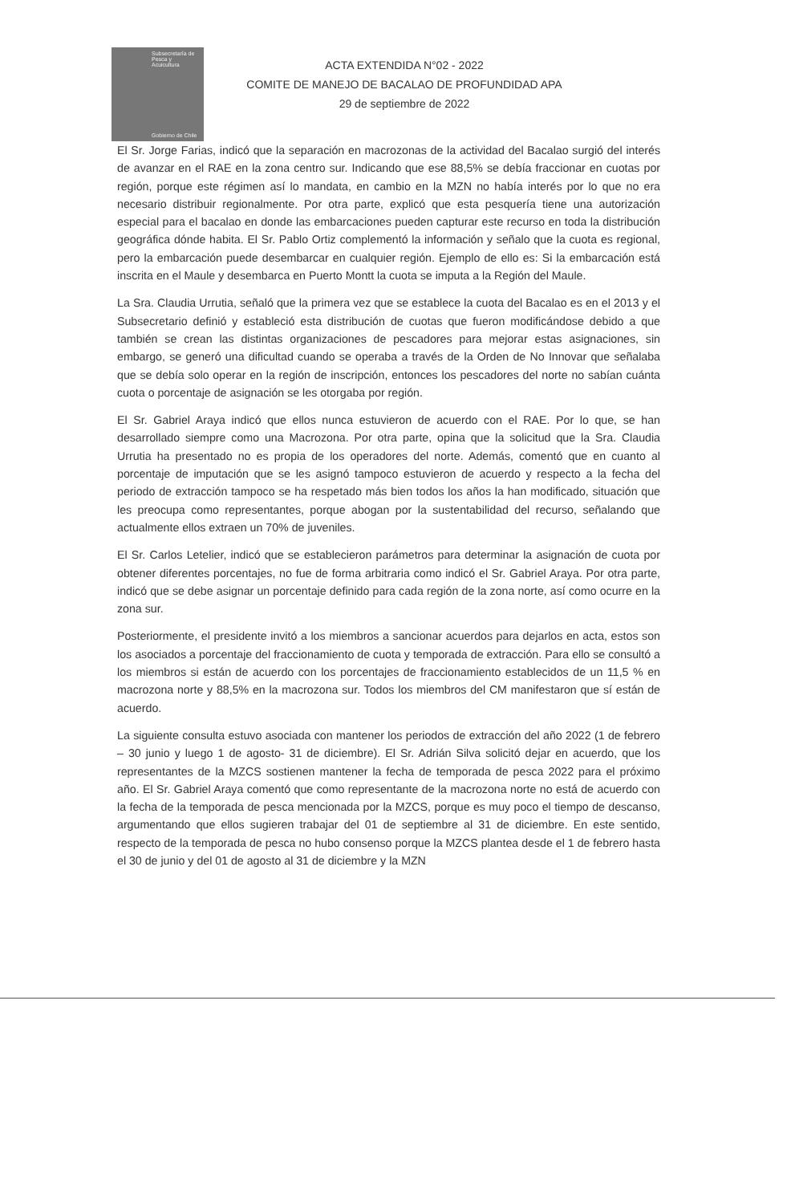Subsecretaría de Pesca y Acuicultura
Gobierno de Chile
ACTA EXTENDIDA N°02 - 2022
COMITE DE MANEJO DE BACALAO DE PROFUNDIDAD APA
29 de septiembre de 2022
El Sr. Jorge Farias, indicó que la separación en macrozonas de la actividad del Bacalao surgió del interés de avanzar en el RAE en la zona centro sur. Indicando que ese 88,5% se debía fraccionar en cuotas por región, porque este régimen así lo mandata, en cambio en la MZN no había interés por lo que no era necesario distribuir regionalmente. Por otra parte, explicó que esta pesquería tiene una autorización especial para el bacalao en donde las embarcaciones pueden capturar este recurso en toda la distribución geográfica dónde habita. El Sr. Pablo Ortiz complementó la información y señalo que la cuota es regional, pero la embarcación puede desembarcar en cualquier región. Ejemplo de ello es: Si la embarcación está inscrita en el Maule y desembarca en Puerto Montt la cuota se imputa a la Región del Maule.
La Sra. Claudia Urrutia, señaló que la primera vez que se establece la cuota del Bacalao es en el 2013 y el Subsecretario definió y estableció esta distribución de cuotas que fueron modificándose debido a que también se crean las distintas organizaciones de pescadores para mejorar estas asignaciones, sin embargo, se generó una dificultad cuando se operaba a través de la Orden de No Innovar que señalaba que se debía solo operar en la región de inscripción, entonces los pescadores del norte no sabían cuánta cuota o porcentaje de asignación se les otorgaba por región.
El Sr. Gabriel Araya indicó que ellos nunca estuvieron de acuerdo con el RAE. Por lo que, se han desarrollado siempre como una Macrozona. Por otra parte, opina que la solicitud que la Sra. Claudia Urrutia ha presentado no es propia de los operadores del norte. Además, comentó que en cuanto al porcentaje de imputación que se les asignó tampoco estuvieron de acuerdo y respecto a la fecha del periodo de extracción tampoco se ha respetado más bien todos los años la han modificado, situación que les preocupa como representantes, porque abogan por la sustentabilidad del recurso, señalando que actualmente ellos extraen un 70% de juveniles.
El Sr. Carlos Letelier, indicó que se establecieron parámetros para determinar la asignación de cuota por obtener diferentes porcentajes, no fue de forma arbitraria como indicó el Sr. Gabriel Araya. Por otra parte, indicó que se debe asignar un porcentaje definido para cada región de la zona norte, así como ocurre en la zona sur.
Posteriormente, el presidente invitó a los miembros a sancionar acuerdos para dejarlos en acta, estos son los asociados a porcentaje del fraccionamiento de cuota y temporada de extracción. Para ello se consultó a los miembros si están de acuerdo con los porcentajes de fraccionamiento establecidos de un 11,5 % en macrozona norte y 88,5% en la macrozona sur. Todos los miembros del CM manifestaron que sí están de acuerdo.
La siguiente consulta estuvo asociada con mantener los periodos de extracción del año 2022 (1 de febrero – 30 junio y luego 1 de agosto- 31 de diciembre). El Sr. Adrián Silva solicitó dejar en acuerdo, que los representantes de la MZCS sostienen mantener la fecha de temporada de pesca 2022 para el próximo año. El Sr. Gabriel Araya comentó que como representante de la macrozona norte no está de acuerdo con la fecha de la temporada de pesca mencionada por la MZCS, porque es muy poco el tiempo de descanso, argumentando que ellos sugieren trabajar del 01 de septiembre al 31 de diciembre. En este sentido, respecto de la temporada de pesca no hubo consenso porque la MZCS plantea desde el 1 de febrero hasta el 30 de junio y del 01 de agosto al 31 de diciembre y la MZN